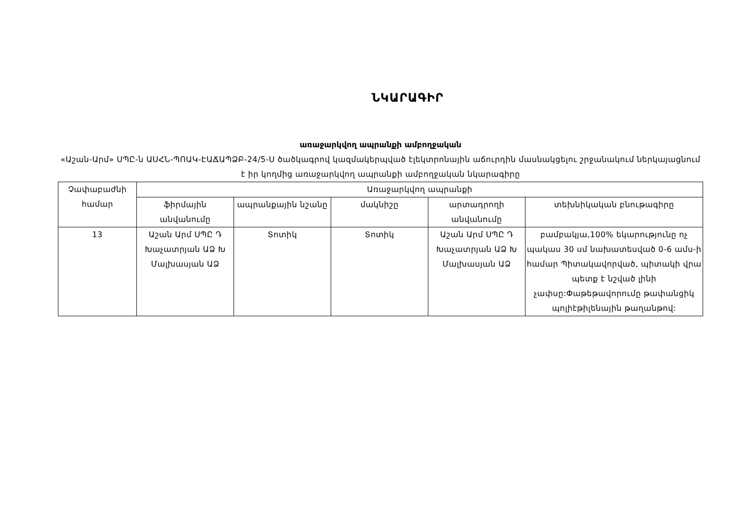ՆԿԱՐԱԳԻՐ
առաջարկվող ապրանքի ամբողջական
«Աշան-Արմ» ՍՊԸ-ն ԱՍՀՆ-ՊՈԱԿ-ԷԱՃԱՊՁԲ-24/5-Ս ծածկագրով կազմակերպված էլեկտրոնային աճուրդին մասնակցելու շրջանակում ներկայացնում է իր կողմից առաջարկվող ապրանքի ամբողջական նկարագիրը
| Չափաբաժնի համար | Առաջարկվող ապրանքի | | | | |
| --- | --- | --- | --- | --- | --- |
| | ֆիրմային անվանումը | ապրանքային նշանը | մակնիշը | արտադրողի անվանումը | տեխնիկական բնութագիրը |
| 13 | Աշան Արմ ՍՊԸ Դ Խաչատրյան ԱՁ Խ Մալխասյան ԱՁ | Տոտիկ | Տոտիկ | Աշան Արմ ՍՊԸ Դ Խաչատրյան ԱՁ Խ Մալխասյան ԱՁ | բամբակյա,100% եկարությունը ոչ պակաս 30 սմ նախատեսված 0-6 ամս-ի համար Պիտակավորված, պիտակի վրա պետք է նշված լինի չափսը:Փաթեթավորումը թափանցիկ պոլիէթիլենային թաղանթով: |